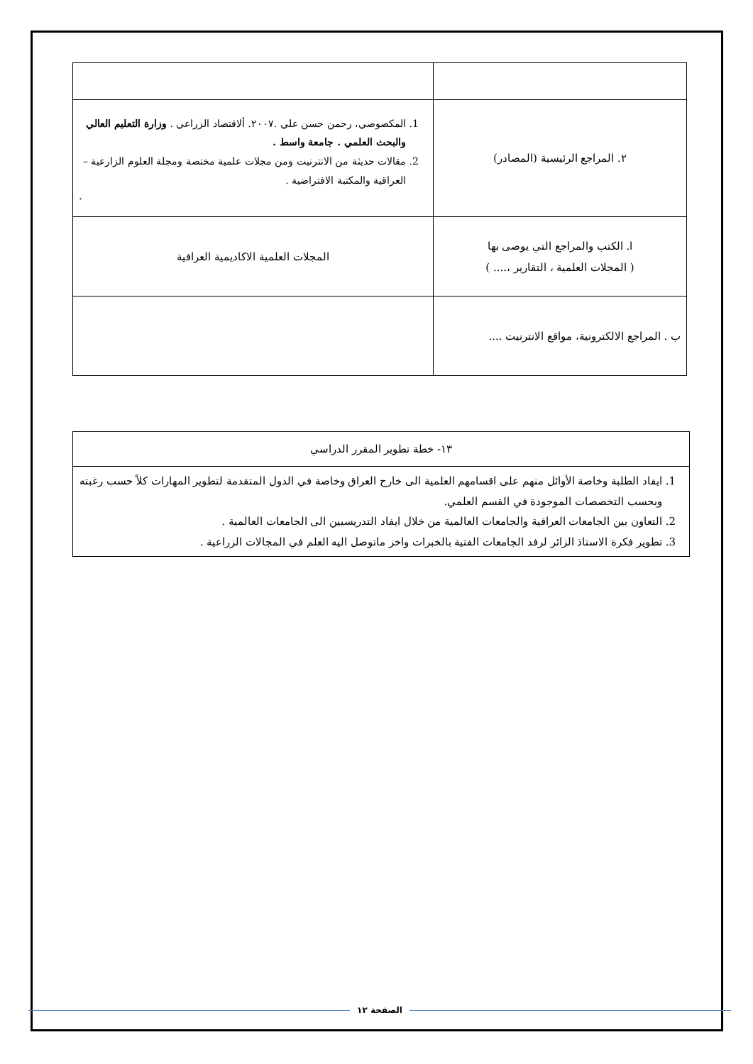| ٢. المراجع الرئيسية (المصادر) | 1. المكصوصي، رحمن حسن علي .٢٠٠٧. ألاقتصاد الزراعي . وزارة التعليم العالي والبحث العلمي . جامعة واسط . 2. مقالات حديثة من الانترنيت ومن مجلات علمية مختصة ومجلة العلوم الزارعية –العراقية والمكتبة الافتراضية . . |
| ا. الكتب والمراجع التي يوصى بها ( المجلات العلمية ، التقارير ،.... ) | المجلات العلمية الاكاديمية العراقية |
| ب . المراجع الالكترونية، مواقع الانترنيت .... | |
| ١٣- خطة تطوير المقرر الدراسي |
| 1. ايفاد الطلبة وخاصة الأوائل منهم على اقسامهم العلمية الى خارج العراق وخاصة في الدول المتقدمة لتطوير المهارات كلاً حسب رغبته وبحسب التخصصات الموجودة في القسم العلمي. 2. التعاون بين الجامعات العراقية والجامعات العالمية من خلال ايفاد التدريسيين الى الجامعات العالمية . 3. تطوير فكرة الاستاذ الزائر لرفد الجامعات الفتية بالخبرات واخر ماتوصل اليه العلم في المجالات الزراعية . |
الصفحة ١٢